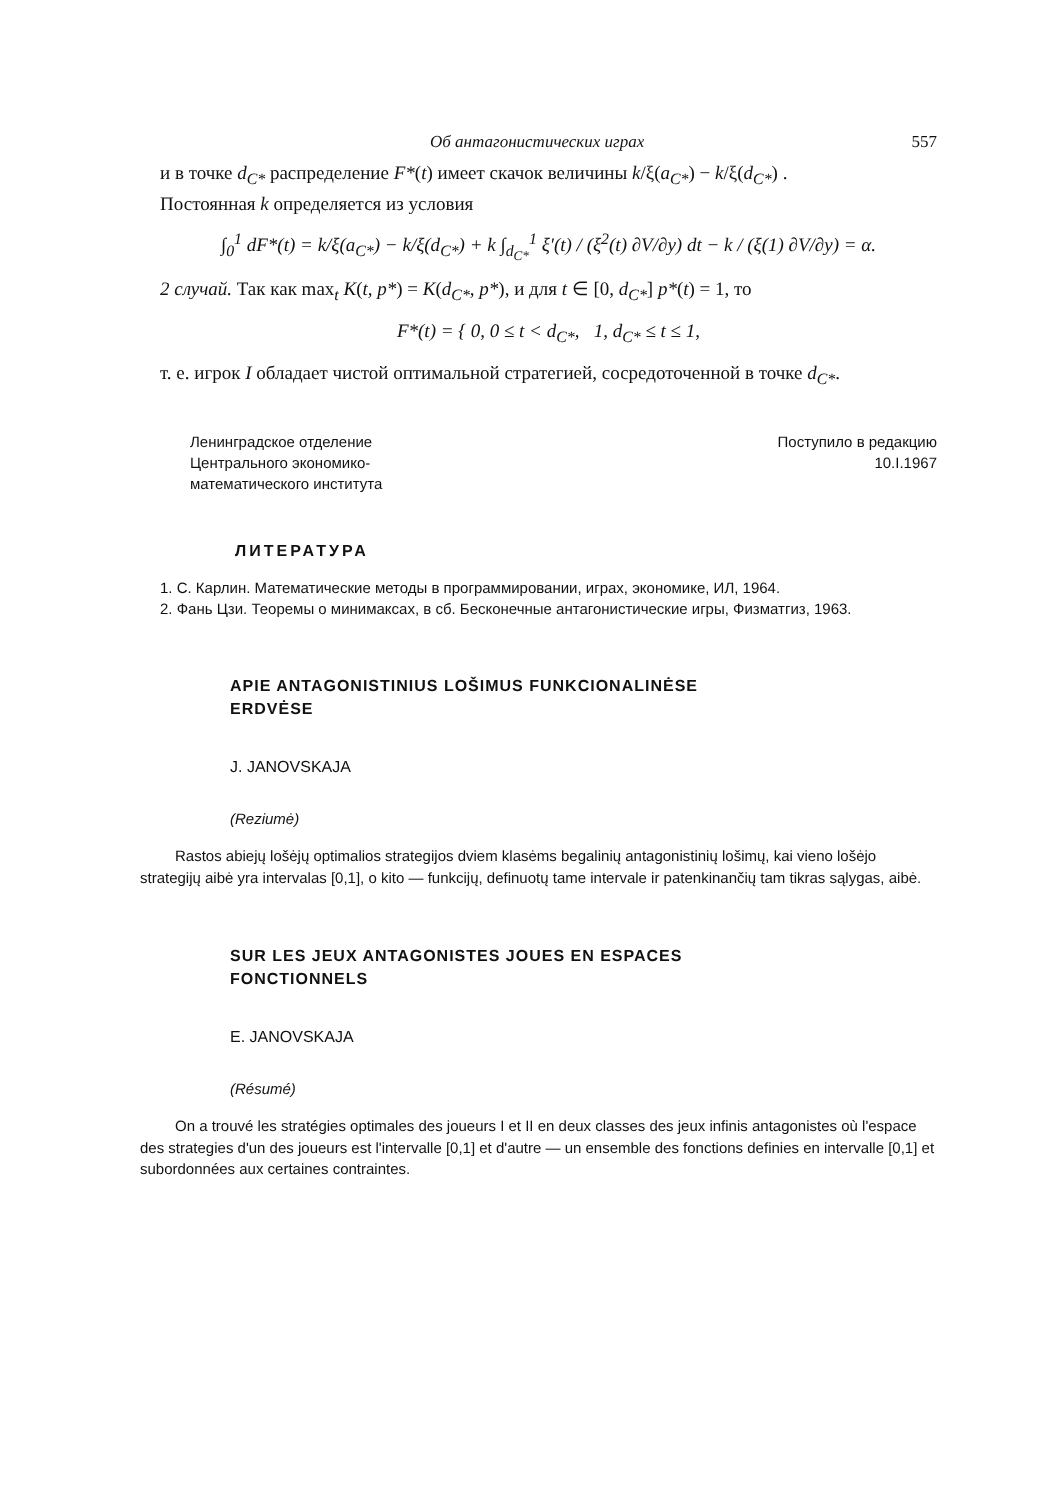Об антагонистических играх 557
и в точке d<sub>C*</sub> распределение F*(t) имеет скачок величины k/ξ(a<sub>C*</sub>) − k/ξ(d<sub>C*</sub>) .
Постоянная k определяется из условия
∫<sub>0</sub><sup>1</sup> dF*(t) = k/ξ(a<sub>C*</sub>) − k/ξ(d<sub>C*</sub>) + k ∫<sub>d<sub>C*</sub></sub><sup>1</sup> ξ′(t) / (ξ<sup>2</sup>(t) ∂V/∂y) dt − k / (ξ(1) ∂V/∂y) = α.
2 случай. Так как max<sub>t</sub> K(t, p*) = K(d<sub>C*</sub>, p*), и для t ∈ [0, d<sub>C*</sub>] p*(t) = 1, то
F*(t) = { 0, 0 ≤ t < d<sub>C*</sub>, 1, d<sub>C*</sub> ≤ t ≤ 1,
т. е. игрок I обладает чистой оптимальной стратегией, сосредоточенной в точке d<sub>C*</sub>.
Ленинградское отделение
Центрального экономико-
математического института
Поступило в редакцию
10.I.1967
ЛИТЕРАТУРА
1. С. Карлин. Математические методы в программировании, играх, экономике, ИЛ, 1964.
2. Фань Цзи. Теоремы о минимаксах, в сб. Бесконечные антагонистические игры, Физматгиз, 1963.
APIE ANTAGONISTINIUS LOŠIMUS FUNKCIONALINĖSE
ERDVĖSE
J. JANOVSKAJA
(Reziumė)
Rastos abiejų lošėjų optimalios strategijos dviem klasėms begalinių antagonistinių lošimų, kai vieno lošėjo strategijų aibė yra intervalas [0,1], o kito — funkcijų, definuotų tame intervale ir patenkinančių tam tikras sąlygas, aibė.
SUR LES JEUX ANTAGONISTES JOUES EN ESPACES
FONCTIONNELS
E. JANOVSKAJA
(Résumé)
On a trouvé les stratégies optimales des joueurs I et II en deux classes des jeux infinis antagonistes où l'espace des strategies d'un des joueurs est l'intervalle [0,1] et d'autre — un ensemble des fonctions definies en intervalle [0,1] et subordonnées aux certaines contraintes.